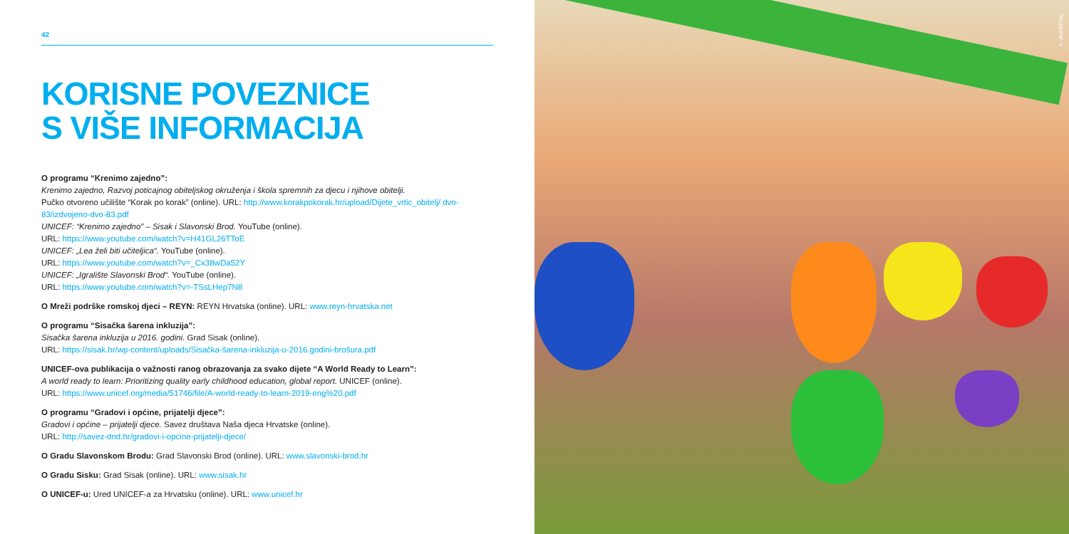42
KORISNE POVEZNICE
S VIŠE INFORMACIJA
O programu “Krenimo zajedno”:
Krenimo zajedno, Razvoj poticajnog obiteljskog okruženja i škola spremnih za djecu i njihove obitelji.
Pučko otvoreno učilište “Korak po korak” (online). URL: http://www.korakpokorak.hr/upload/Dijete_vrtic_obitelj/ dvo-83/izdvojeno-dvo-83.pdf
UNICEF: “Krenimo zajedno” – Sisak i Slavonski Brod. YouTube (online).
URL: https://www.youtube.com/watch?v=H41GL26TToE
UNICEF: „Lea želi biti učiteljica“. YouTube (online).
URL: https://www.youtube.com/watch?v=_Cx38wDa52Y
UNICEF: „Igralište Slavonski Brod“. YouTube (online).
URL: https://www.youtube.com/watch?v=-TSsLHep7N8
O Mreži podrške romskoj djeci – REYN: REYN Hrvatska (online). URL: www.reyn-hrvatska.net
O programu “Sisačka šarena inkluzija”:
Sisačka šarena inkluzija u 2016. godini. Grad Sisak (online).
URL: https://sisak.hr/wp-content/uploads/Sisačka-šarena-inkluzija-u-2016.godini-brošura.pdf
UNICEF-ova publikacija o važnosti ranog obrazovanja za svako dijete “A World Ready to Learn”:
A world ready to learn: Prioritizing quality early childhood education, global report. UNICEF (online).
URL: https://www.unicef.org/media/51746/file/A-world-ready-to-learn-2019-eng%20.pdf
O programu “Gradovi i općine, prijatelji djece”:
Gradovi i općine – prijatelji djece. Savez društava Naša djeca Hrvatske (online).
URL: http://savez-dnd.hr/gradovi-i-opcine-prijatelji-djece/
O Gradu Slavonskom Brodu: Grad Slavonski Brod (online). URL: www.slavonski-brod.hr
O Gradu Sisku: Grad Sisak (online). URL: www.sisak.hr
O UNICEF-u: Ured UNICEF-a za Hrvatsku (online). URL: www.unicef.hr
© UNICEF/Ilej